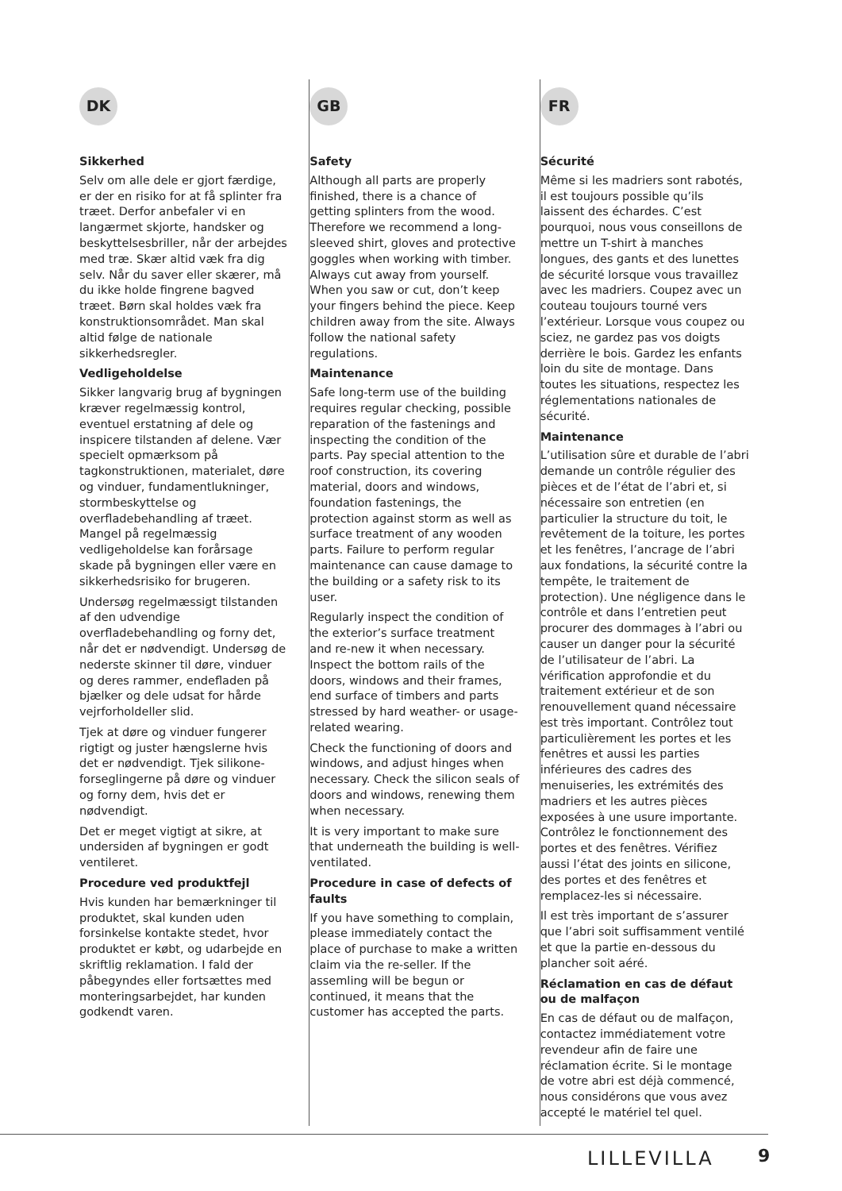DK
Sikkerhed
Selv om alle dele er gjort færdige, er der en risiko for at få splinter fra træet. Derfor anbefaler vi en langærmet skjorte, handsker og beskyttelsesbriller, når der arbejdes med træ. Skær altid væk fra dig selv. Når du saver eller skærer, må du ikke holde fingrene bagved træet. Børn skal holdes væk fra konstruktionsområdet. Man skal altid følge de nationale sikkerhedsregler.
Vedligeholdelse
Sikker langvarig brug af bygningen kræver regelmæssig kontrol, eventuel erstatning af dele og inspicere tilstanden af delene. Vær specielt opmærksom på tagkonstruktionen, materialet, døre og vinduer, fundamentlukninger, stormbeskyttelse og overfladebehandling af træet. Mangel på regelmæssig vedligeholdelse kan forårsage skade på bygningen eller være en sikkerhedsrisiko for brugeren.
Undersøg regelmæssigt tilstanden af den udvendige overfladebehandling og forny det, når det er nødvendigt. Undersøg de nederste skinner til døre, vinduer og deres rammer, endefladen på bjælker og dele udsat for hårde vejrforholdeller slid.
Tjek at døre og vinduer fungerer rigtigt og juster hængslerne hvis det er nødvendigt. Tjek silikone-forseglingerne på døre og vinduer og forny dem, hvis det er nødvendigt.
Det er meget vigtigt at sikre, at undersiden af bygningen er godt ventileret.
Procedure ved produktfejl
Hvis kunden har bemærkninger til produktet, skal kunden uden forsinkelse kontakte stedet, hvor produktet er købt, og udarbejde en skriftlig reklamation. I fald der påbegyndes eller fortsættes med monteringsarbejdet, har kunden godkendt varen.
GB
Safety
Although all parts are properly finished, there is a chance of getting splinters from the wood. Therefore we recommend a long-sleeved shirt, gloves and protective goggles when working with timber. Always cut away from yourself. When you saw or cut, don’t keep your fingers behind the piece. Keep children away from the site. Always follow the national safety regulations.
Maintenance
Safe long-term use of the building requires regular checking, possible reparation of the fastenings and inspecting the condition of the parts. Pay special attention to the roof construction, its covering material, doors and windows, foundation fastenings, the protection against storm as well as surface treatment of any wooden parts. Failure to perform regular maintenance can cause damage to the building or a safety risk to its user.
Regularly inspect the condition of the exterior’s surface treatment and re-new it when necessary. Inspect the bottom rails of the doors, windows and their frames, end surface of timbers and parts stressed by hard weather- or usage-related wearing.
Check the functioning of doors and windows, and adjust hinges when necessary. Check the silicon seals of doors and windows, renewing them when necessary.
It is very important to make sure that underneath the building is well-ventilated.
Procedure in case of defects of faults
If you have something to complain, please immediately contact the place of purchase to make a written claim via the re-seller. If the assemling will be begun or continued, it means that the customer has accepted the parts.
FR
Sécurité
Même si les madriers sont rabotés, il est toujours possible qu’ils laissent des échardes. C’est pourquoi, nous vous conseillons de mettre un T-shirt à manches longues, des gants et des lunettes de sécurité lorsque vous travaillez avec les madriers. Coupez avec un couteau toujours tourné vers l’extérieur. Lorsque vous coupez ou sciez, ne gardez pas vos doigts derrière le bois. Gardez les enfants loin du site de montage. Dans toutes les situations, respectez les réglementations nationales de sécurité.
Maintenance
L’utilisation sûre et durable de l’abri demande un contrôle régulier des pièces et de l’état de l’abri et, si nécessaire son entretien (en particulier la structure du toit, le revêtement de la toiture, les portes et les fenêtres, l’ancrage de l’abri aux fondations, la sécurité contre la tempête, le traitement de protection). Une négligence dans le contrôle et dans l’entretien peut procurer des dommages à l’abri ou causer un danger pour la sécurité de l’utilisateur de l’abri. La vérification approfondie et du traitement extérieur et de son renouvellement quand nécessaire est très important. Contrôlez tout particulièrement les portes et les fenêtres et aussi les parties inférieures des cadres des menuiseries, les extrémités des madriers et les autres pièces exposées à une usure importante. Contrôlez le fonctionnement des portes et des fenêtres. Vérifiez aussi l’état des joints en silicone, des portes et des fenêtres et remplacez-les si nécessaire.
Il est très important de s’assurer que l’abri soit suffisamment ventilé et que la partie en-dessous du plancher soit aéré.
Réclamation en cas de défaut ou de malfaçon
En cas de défaut ou de malfaçon, contactez immédiatement votre revendeur afin de faire une réclamation écrite. Si le montage de votre abri est déjà commencé, nous considérons que vous avez accepté le matériel tel quel.
LILLEVILLA 9